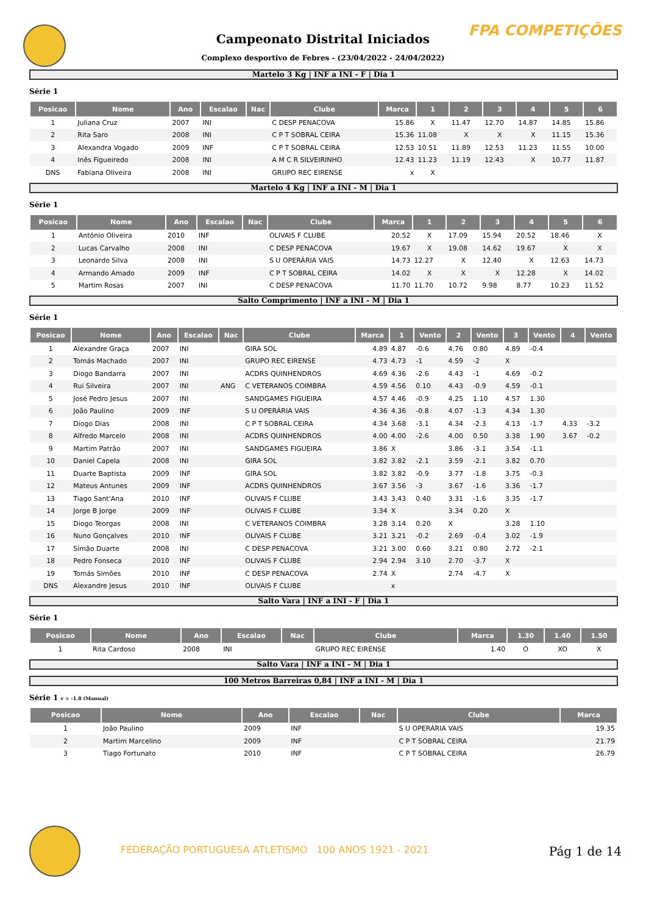FPA COMPETIÇÕES
Campeonato Distrital Iniciados
Complexo desportivo de Febres - (23/04/2022 - 24/04/2022)
Martelo 3 Kg | INF a INI - F | Dia 1
Série 1
| Posicao | Nome | Ano | Escalao | Nac | Clube | Marca | 1 | 2 | 3 | 4 | 5 | 6 |
| --- | --- | --- | --- | --- | --- | --- | --- | --- | --- | --- | --- | --- |
| 1 | Juliana Cruz | 2007 | INI | | C DESP PENACOVA | 15.86 | X | 11.47 | 12.70 | 14.87 | 14.85 | 15.86 |
| 2 | Rita Saro | 2008 | INI | | C P T SOBRAL CEIRA | 15.36 | 11.08 | X | X | X | 11.15 | 15.36 |
| 3 | Alexandra Vogado | 2009 | INF | | C P T SOBRAL CEIRA | 12.53 | 10.51 | 11.89 | 12.53 | 11.23 | 11.55 | 10.00 |
| 4 | Inês Figueiredo | 2008 | INI | | A M C R SILVEIRINHO | 12.43 | 11.23 | 11.19 | 12.43 | X | 10.77 | 11.87 |
| DNS | Fabiana Oliveira | 2008 | INI | | GRUPO REC EIRENSE | x | X | | | | | |
Martelo 4 Kg | INF a INI - M | Dia 1
Série 1
| Posicao | Nome | Ano | Escalao | Nac | Clube | Marca | 1 | 2 | 3 | 4 | 5 | 6 |
| --- | --- | --- | --- | --- | --- | --- | --- | --- | --- | --- | --- | --- |
| 1 | António Oliveira | 2010 | INF | | OLIVAIS F CLUBE | 20.52 | X | 17.09 | 15.94 | 20.52 | 18.46 | X |
| 2 | Lucas Carvalho | 2008 | INI | | C DESP PENACOVA | 19.67 | X | 19.08 | 14.62 | 19.67 | X | X |
| 3 | Leonardo Silva | 2008 | INI | | S U OPERÁRIA VAIS | 14.73 | 12.27 | X | 12.40 | X | 12.63 | 14.73 |
| 4 | Armando Amado | 2009 | INF | | C P T SOBRAL CEIRA | 14.02 | X | X | X | 12.28 | X | 14.02 |
| 5 | Martim Rosas | 2007 | INI | | C DESP PENACOVA | 11.70 | 11.70 | 10.72 | 9.98 | 8.77 | 10.23 | 11.52 |
Salto Comprimento | INF a INI - M | Dia 1
Série 1
| Posicao | Nome | Ano | Escalao | Nac | Clube | Marca | 1 | Vento | 2 | Vento | 3 | Vento | 4 | Vento |
| --- | --- | --- | --- | --- | --- | --- | --- | --- | --- | --- | --- | --- | --- | --- |
| 1 | Alexandre Graça | 2007 | INI | | GIRA SOL | 4.89 | 4.87 | -0.6 | 4.76 | 0.80 | 4.89 | -0.4 | | |
| 2 | Tomás Machado | 2007 | INI | | GRUPO REC EIRENSE | 4.73 | 4.73 | -1 | 4.59 | -2 | X | | | |
| 3 | Diogo Bandarra | 2007 | INI | | ACDRS QUINHENDROS | 4.69 | 4.36 | -2.6 | 4.43 | -1 | 4.69 | -0.2 | | |
| 4 | Rui Silveira | 2007 | INI | ANG | C VETERANOS COIMBRA | 4.59 | 4.56 | 0.10 | 4.43 | -0.9 | 4.59 | -0.1 | | |
| 5 | José Pedro Jesus | 2007 | INI | | SANDGAMES FIGUEIRA | 4.57 | 4.46 | -0.9 | 4.25 | 1.10 | 4.57 | 1.30 | | |
| 6 | João Paulino | 2009 | INF | | S U OPERÁRIA VAIS | 4.36 | 4.36 | -0.8 | 4.07 | -1.3 | 4.34 | 1.30 | | |
| 7 | Diogo Dias | 2008 | INI | | C P T SOBRAL CEIRA | 4.34 | 3.68 | -3.1 | 4.34 | -2.3 | 4.13 | -1.7 | 4.33 | -3.2 |
| 8 | Alfredo Marcelo | 2008 | INI | | ACDRS QUINHENDROS | 4.00 | 4.00 | -2.6 | 4.00 | 0.50 | 3.38 | 1.90 | 3.67 | -0.2 |
| 9 | Martim Patrão | 2007 | INI | | SANDGAMES FIGUEIRA | 3.86 | X | | 3.86 | -3.1 | 3.54 | -1.1 | | |
| 10 | Daniel Capela | 2008 | INI | | GIRA SOL | 3.82 | 3.82 | -2.1 | 3.59 | -2.1 | 3.82 | 0.70 | | |
| 11 | Duarte Baptista | 2009 | INF | | GIRA SOL | 3.82 | 3.82 | -0.9 | 3.77 | -1.8 | 3.75 | -0.3 | | |
| 12 | Mateus Antunes | 2009 | INF | | ACDRS QUINHENDROS | 3.67 | 3.56 | -3 | 3.67 | -1.6 | 3.36 | -1.7 | | |
| 13 | Tiago Sant'Ana | 2010 | INF | | OLIVAIS F CLUBE | 3.43 | 3.43 | 0.40 | 3.31 | -1.6 | 3.35 | -1.7 | | |
| 14 | Jorge B Jorge | 2009 | INF | | OLIVAIS F CLUBE | 3.34 | X | | 3.34 | 0.20 | X | | | |
| 15 | Diogo Teorgas | 2008 | INI | | C VETERANOS COIMBRA | 3.28 | 3.14 | 0.20 | X | | 3.28 | 1.10 | | |
| 16 | Nuno Gonçalves | 2010 | INF | | OLIVAIS F CLUBE | 3.21 | 3.21 | -0.2 | 2.69 | -0.4 | 3.02 | -1.9 | | |
| 17 | Simão Duarte | 2008 | INI | | C DESP PENACOVA | 3.21 | 3.00 | 0.60 | 3.21 | 0.80 | 2.72 | -2.1 | | |
| 18 | Pedro Fonseca | 2010 | INF | | OLIVAIS F CLUBE | 2.94 | 2.94 | 3.10 | 2.70 | -3.7 | X | | | |
| 19 | Tomás Simões | 2010 | INF | | C DESP PENACOVA | 2.74 | X | | 2.74 | -4.7 | X | | | |
| DNS | Alexandre Jesus | 2010 | INF | | OLIVAIS F CLUBE | | x | | | | | | | |
Salto Vara | INF a INI - F | Dia 1
Série 1
| Posicao | Nome | Ano | Escalao | Nac | Clube | Marca | 1.30 | 1.40 | 1.50 |
| --- | --- | --- | --- | --- | --- | --- | --- | --- | --- |
| 1 | Rita Cardoso | 2008 | INI | | GRUPO REC EIRENSE | 1.40 | O | XO | X |
Salto Vara | INF a INI - M | Dia 1
100 Metros Barreiras 0,84 | INF a INI - M | Dia 1
Série 1 v = -1.8 (Manual)
| Posicao | Nome | Ano | Escalao | Nac | Clube | Marca |
| --- | --- | --- | --- | --- | --- | --- |
| 1 | João Paulino | 2009 | INF | | S U OPERÁRIA VAIS | 19.35 |
| 2 | Martim Marcelino | 2009 | INF | | C P T SOBRAL CEIRA | 21.79 |
| 3 | Tiago Fortunato | 2010 | INF | | C P T SOBRAL CEIRA | 26.79 |
FEDERAÇÃO PORTUGUESA ATLETISMO 100 ANOS 1921 - 2021
Pág 1 de 14